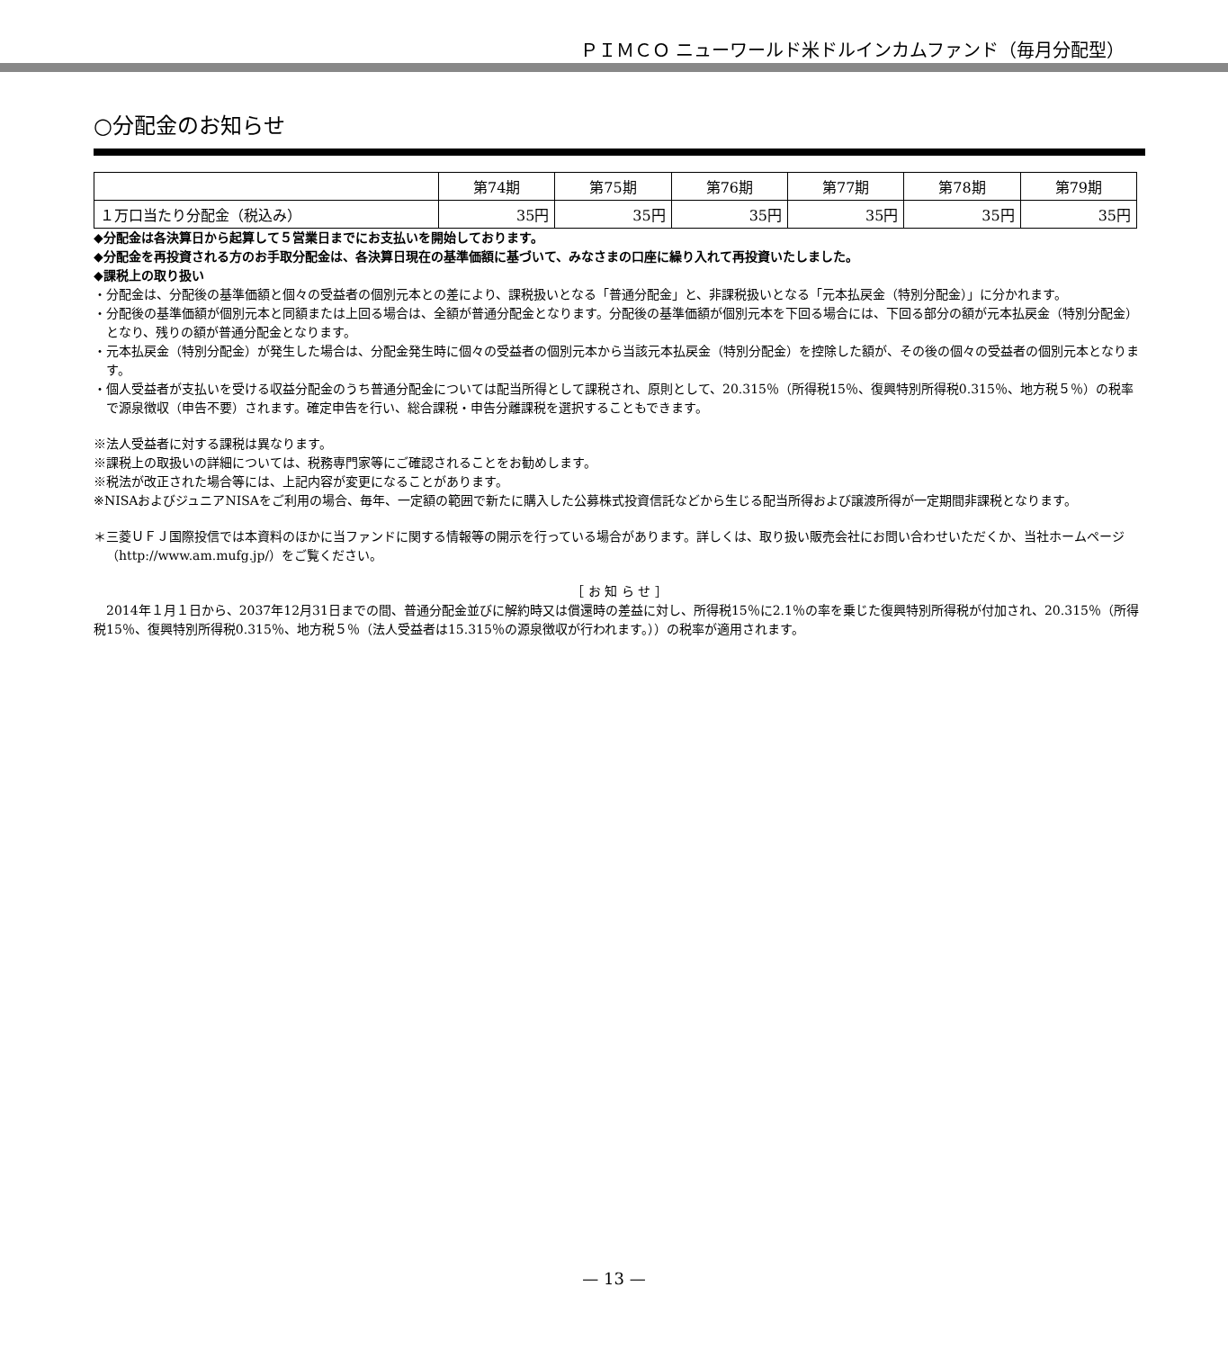ＰＩＭＣＯ ニューワールド米ドルインカムファンド（毎月分配型）
○分配金のお知らせ
| | 第74期 | 第75期 | 第76期 | 第77期 | 第78期 | 第79期 |
| --- | --- | --- | --- | --- | --- | --- |
| １万口当たり分配金（税込み） | 35円 | 35円 | 35円 | 35円 | 35円 | 35円 |
◆分配金は各決算日から起算して５営業日までにお支払いを開始しております。
◆分配金を再投資される方のお手取分配金は、各決算日現在の基準価額に基づいて、みなさまの口座に繰り入れて再投資いたしました。
◆課税上の取り扱い
・分配金は、分配後の基準価額と個々の受益者の個別元本との差により、課税扱いとなる「普通分配金」と、非課税扱いとなる「元本払戻金（特別分配金）」に分かれます。
・分配後の基準価額が個別元本と同額または上回る場合は、全額が普通分配金となります。分配後の基準価額が個別元本を下回る場合には、下回る部分の額が元本払戻金（特別分配金）となり、残りの額が普通分配金となります。
・元本払戻金（特別分配金）が発生した場合は、分配金発生時に個々の受益者の個別元本から当該元本払戻金（特別分配金）を控除した額が、その後の個々の受益者の個別元本となります。
・個人受益者が支払いを受ける収益分配金のうち普通分配金については配当所得として課税され、原則として、20.315％（所得税15％、復興特別所得税0.315％、地方税５％）の税率で源泉徴収（申告不要）されます。確定申告を行い、総合課税・申告分離課税を選択することもできます。
※法人受益者に対する課税は異なります。
※課税上の取扱いの詳細については、税務専門家等にご確認されることをお勧めします。
※税法が改正された場合等には、上記内容が変更になることがあります。
※NISAおよびジュニアNISAをご利用の場合、毎年、一定額の範囲で新たに購入した公募株式投資信託などから生じる配当所得および譲渡所得が一定期間非課税となります。
＊三菱ＵＦＪ国際投信では本資料のほかに当ファンドに関する情報等の開示を行っている場合があります。詳しくは、取り扱い販売会社にお問い合わせいただくか、当社ホームページ（http://www.am.mufg.jp/）をご覧ください。
［ お 知 ら せ ］
　2014年１月１日から、2037年12月31日までの間、普通分配金並びに解約時又は償還時の差益に対し、所得税15％に2.1％の率を乗じた復興特別所得税が付加され、20.315％（所得税15％、復興特別所得税0.315％、地方税５％（法人受益者は15.315％の源泉徴収が行われます。））の税率が適用されます。
— 13 —